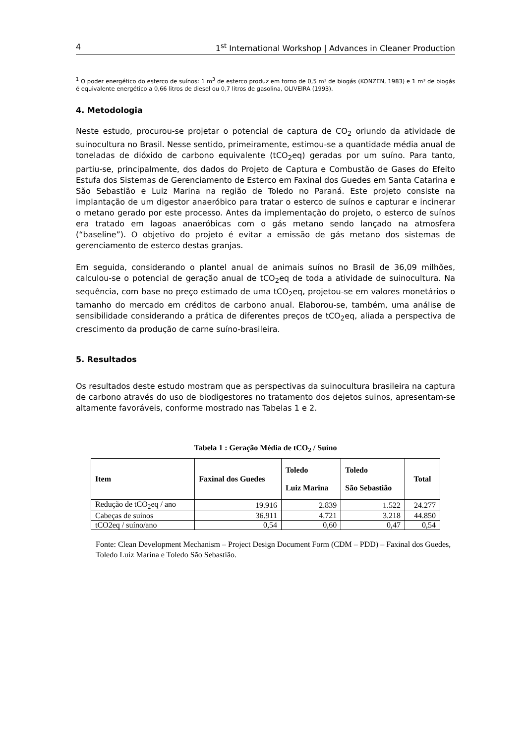4 1<sup>st</sup> International Workshop | Advances in Cleaner Production
<sup>1</sup> O poder energético do esterco de suínos: 1 m<sup>3</sup> de esterco produz em torno de 0,5 m³ de biogás (KONZEN, 1983) e 1 m³ de biogás é equivalente energético a 0,66 litros de diesel ou 0,7 litros de gasolina, OLIVEIRA (1993).
4. Metodologia
Neste estudo, procurou-se projetar o potencial de captura de CO<sub>2</sub> oriundo da atividade de suinocultura no Brasil. Nesse sentido, primeiramente, estimou-se a quantidade média anual de toneladas de dióxido de carbono equivalente (tCO<sub>2</sub>eq) geradas por um suíno. Para tanto, partiu-se, principalmente, dos dados do Projeto de Captura e Combustão de Gases do Efeito Estufa dos Sistemas de Gerenciamento de Esterco em Faxinal dos Guedes em Santa Catarina e São Sebastião e Luiz Marina na região de Toledo no Paraná. Este projeto consiste na implantação de um digestor anaeróbico para tratar o esterco de suínos e capturar e incinerar o metano gerado por este processo. Antes da implementação do projeto, o esterco de suínos era tratado em lagoas anaeróbicas com o gás metano sendo lançado na atmosfera (“baseline”). O objetivo do projeto é evitar a emissão de gás metano dos sistemas de gerenciamento de esterco destas granjas.
Em seguida, considerando o plantel anual de animais suínos no Brasil de 36,09 milhões, calculou-se o potencial de geração anual de tCO<sub>2</sub>eq de toda a atividade de suinocultura. Na sequência, com base no preço estimado de uma tCO<sub>2</sub>eq, projetou-se em valores monetários o tamanho do mercado em créditos de carbono anual. Elaborou-se, também, uma análise de sensibilidade considerando a prática de diferentes preços de tCO<sub>2</sub>eq, aliada a perspectiva de crescimento da produção de carne suíno-brasileira.
5. Resultados
Os resultados deste estudo mostram que as perspectivas da suinocultura brasileira na captura de carbono através do uso de biodigestores no tratamento dos dejetos suinos, apresentam-se altamente favoráveis, conforme mostrado nas Tabelas 1 e 2.
Tabela 1 : Geração Média de tCO<sub>2</sub> / Suíno
| Item | Faxinal dos Guedes | Toledo Luiz Marina | Toledo São Sebastião | Total |
| --- | --- | --- | --- | --- |
| Redução de tCO<sub>2</sub>eq / ano | 19.916 | 2.839 | 1.522 | 24.277 |
| Cabeças de suínos | 36.911 | 4.721 | 3.218 | 44.850 |
| tCO2eq / suíno/ano | 0,54 | 0,60 | 0,47 | 0,54 |
Fonte: Clean Development Mechanism – Project Design Document Form (CDM – PDD) – Faxinal dos Guedes, Toledo Luiz Marina e Toledo São Sebastião.